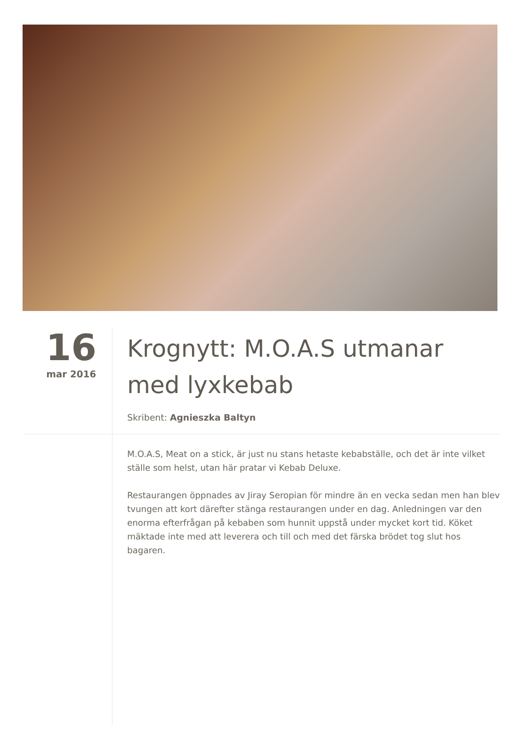16
mar 2016
Krognytt: M.O.A.S utmanar med lyxkebab
Skribent: Agnieszka Baltyn
M.O.A.S, Meat on a stick, är just nu stans hetaste kebabställe, och det är inte vilket ställe som helst, utan här pratar vi Kebab Deluxe.
Restaurangen öppnades av Jiray Seropian för mindre än en vecka sedan men han blev tvungen att kort därefter stänga restaurangen under en dag. Anledningen var den enorma efterfrågan på kebaben som hunnit uppstå under mycket kort tid. Köket mäktade inte med att leverera och till och med det färska brödet tog slut hos bagaren.